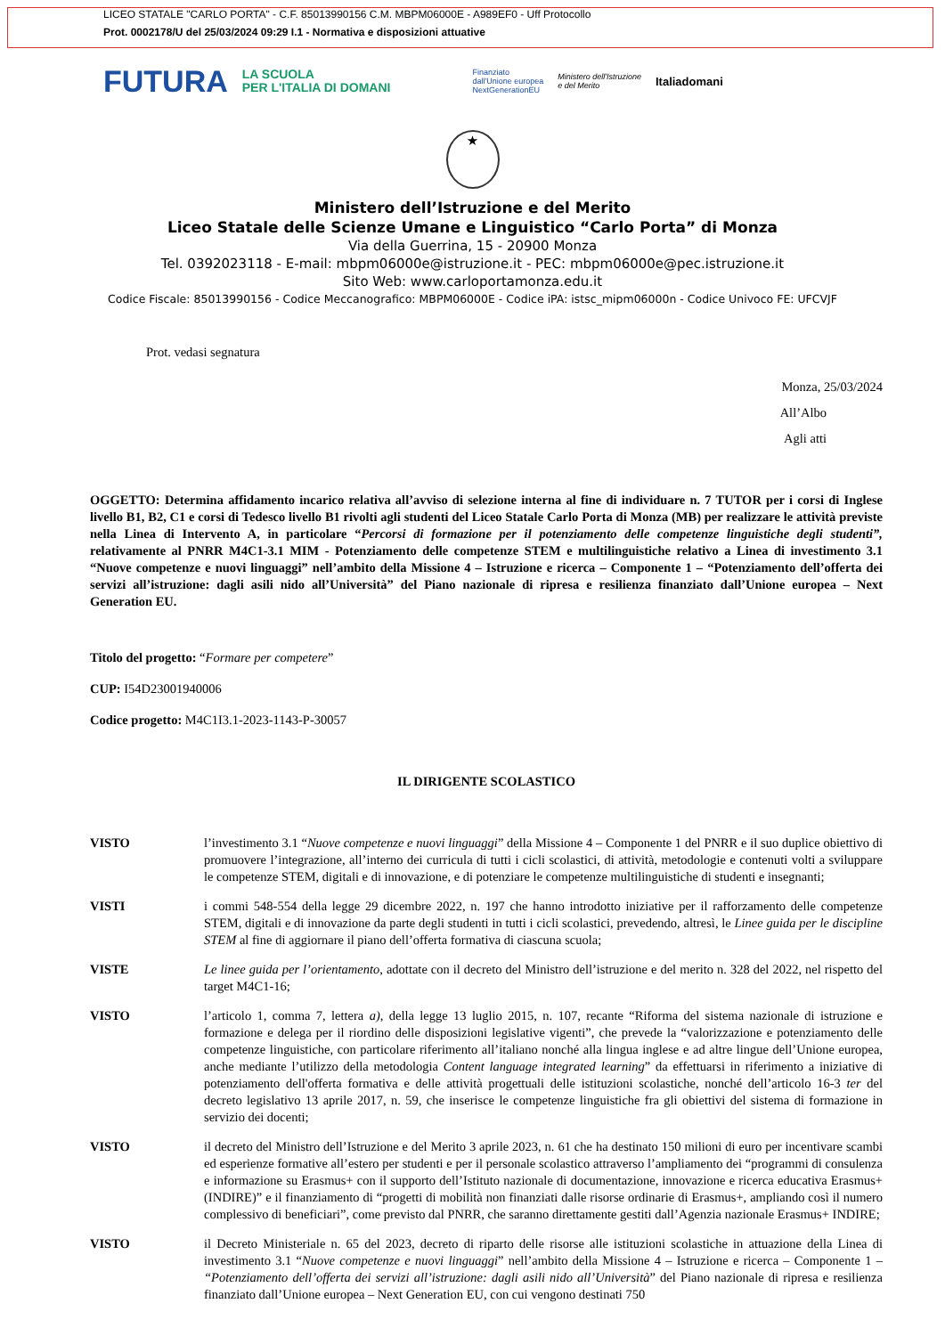LICEO STATALE "CARLO PORTA" - C.F. 85013990156 C.M. MBPM06000E - A989EF0 - Uff Protocollo
Prot. 0002178/U del 25/03/2024 09:29 I.1 - Normativa e disposizioni attuative
FUTURA LA SCUOLA
PER L'ITALIA DI DOMANI Finanziato
dall'Unione europea
NextGenerationEU Ministero dell'Istruzione
e del Merito Italiadomani
★
Ministero dell’Istruzione e del Merito
Liceo Statale delle Scienze Umane e Linguistico “Carlo Porta” di Monza
Via della Guerrina, 15 - 20900 Monza
Tel. 0392023118 - E-mail: mbpm06000e@istruzione.it - PEC: mbpm06000e@pec.istruzione.it
Sito Web: www.carloportamonza.edu.it
Codice Fiscale: 85013990156 - Codice Meccanografico: MBPM06000E - Codice iPA: istsc_mipm06000n - Codice Univoco FE: UFCVJF
Prot. vedasi segnatura
Monza, 25/03/2024
All’Albo
Agli atti
OGGETTO: Determina affidamento incarico relativa all’avviso di selezione interna al fine di individuare n. 7 TUTOR per i corsi di Inglese livello B1, B2, C1 e corsi di Tedesco livello B1 rivolti agli studenti del Liceo Statale Carlo Porta di Monza (MB) per realizzare le attività previste nella Linea di Intervento A, in particolare “Percorsi di formazione per il potenziamento delle competenze linguistiche degli studenti”, relativamente al PNRR M4C1-3.1 MIM - Potenziamento delle competenze STEM e multilinguistiche relativo a Linea di investimento 3.1 “Nuove competenze e nuovi linguaggi” nell’ambito della Missione 4 – Istruzione e ricerca – Componente 1 – “Potenziamento dell’offerta dei servizi all’istruzione: dagli asili nido all’Università” del Piano nazionale di ripresa e resilienza finanziato dall’Unione europea – Next Generation EU.
Titolo del progetto: “Formare per competere”
CUP: I54D23001940006
Codice progetto: M4C1I3.1-2023-1143-P-30057
IL DIRIGENTE SCOLASTICO
VISTO l’investimento 3.1 “Nuove competenze e nuovi linguaggi” della Missione 4 – Componente 1 del PNRR e il suo duplice obiettivo di promuovere l’integrazione, all’interno dei curricula di tutti i cicli scolastici, di attività, metodologie e contenuti volti a sviluppare le competenze STEM, digitali e di innovazione, e di potenziare le competenze multilinguistiche di studenti e insegnanti;
VISTI i commi 548-554 della legge 29 dicembre 2022, n. 197 che hanno introdotto iniziative per il rafforzamento delle competenze STEM, digitali e di innovazione da parte degli studenti in tutti i cicli scolastici, prevedendo, altresì, le Linee guida per le discipline STEM al fine di aggiornare il piano dell’offerta formativa di ciascuna scuola;
VISTE Le linee guida per l’orientamento, adottate con il decreto del Ministro dell’istruzione e del merito n. 328 del 2022, nel rispetto del target M4C1-16;
VISTO l’articolo 1, comma 7, lettera a), della legge 13 luglio 2015, n. 107, recante “Riforma del sistema nazionale di istruzione e formazione e delega per il riordino delle disposizioni legislative vigenti”, che prevede la “valorizzazione e potenziamento delle competenze linguistiche, con particolare riferimento all’italiano nonché alla lingua inglese e ad altre lingue dell’Unione europea, anche mediante l’utilizzo della metodologia Content language integrated learning” da effettuarsi in riferimento a iniziative di potenziamento dell'offerta formativa e delle attività progettuali delle istituzioni scolastiche, nonché dell’articolo 16-3 ter del decreto legislativo 13 aprile 2017, n. 59, che inserisce le competenze linguistiche fra gli obiettivi del sistema di formazione in servizio dei docenti;
VISTO il decreto del Ministro dell’Istruzione e del Merito 3 aprile 2023, n. 61 che ha destinato 150 milioni di euro per incentivare scambi ed esperienze formative all’estero per studenti e per il personale scolastico attraverso l’ampliamento dei “programmi di consulenza e informazione su Erasmus+ con il supporto dell’Istituto nazionale di documentazione, innovazione e ricerca educativa Erasmus+ (INDIRE)” e il finanziamento di “progetti di mobilità non finanziati dalle risorse ordinarie di Erasmus+, ampliando così il numero complessivo di beneficiari”, come previsto dal PNRR, che saranno direttamente gestiti dall’Agenzia nazionale Erasmus+ INDIRE;
VISTO il Decreto Ministeriale n. 65 del 2023, decreto di riparto delle risorse alle istituzioni scolastiche in attuazione della Linea di investimento 3.1 “Nuove competenze e nuovi linguaggi” nell’ambito della Missione 4 – Istruzione e ricerca – Componente 1 – “Potenziamento dell’offerta dei servizi all’istruzione: dagli asili nido all’Università” del Piano nazionale di ripresa e resilienza finanziato dall’Unione europea – Next Generation EU, con cui vengono destinati 750